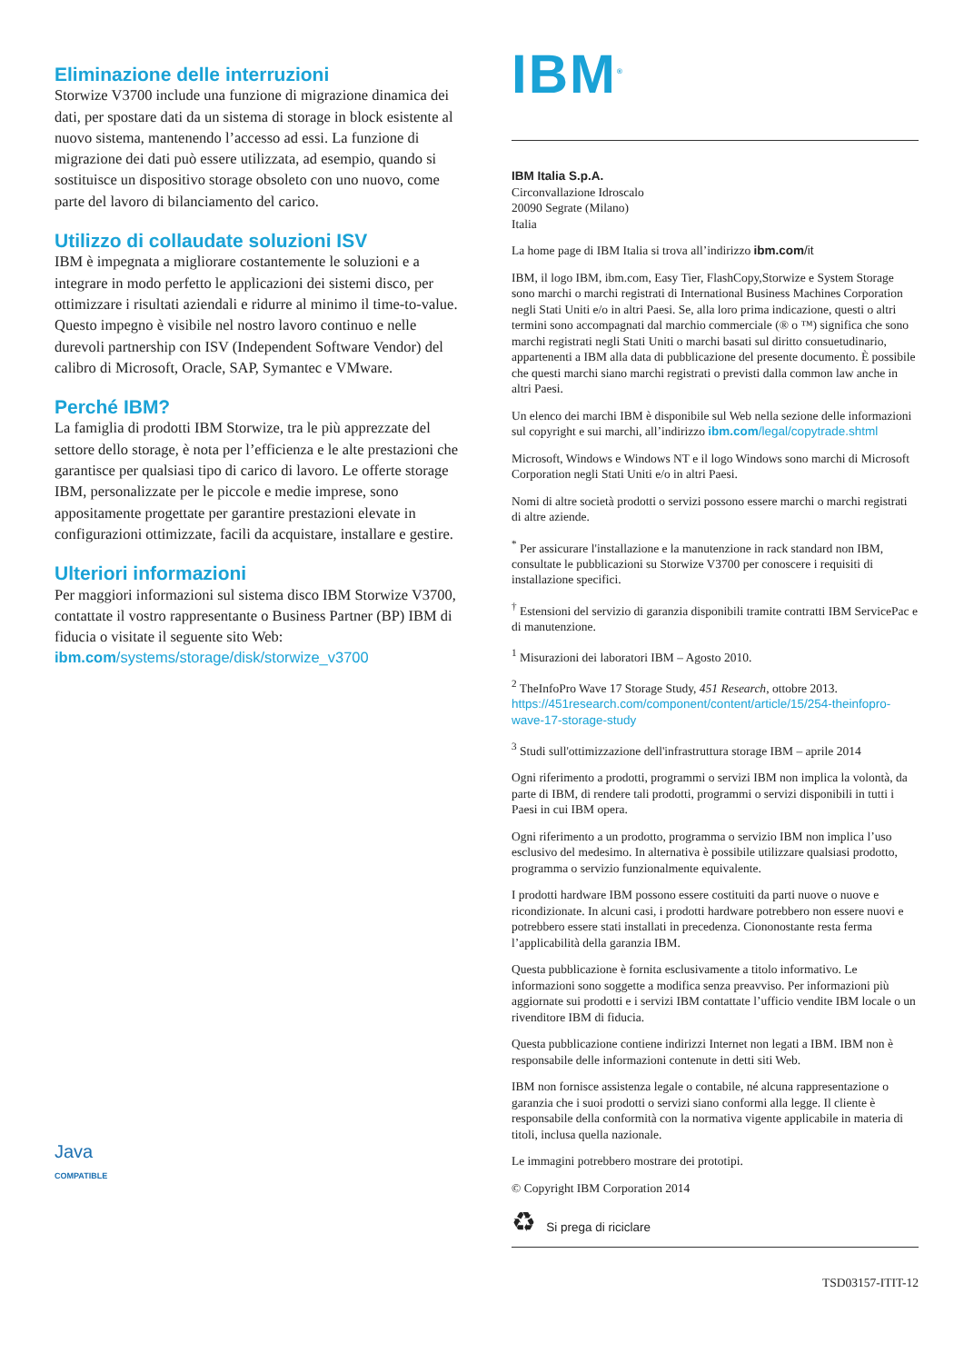Eliminazione delle interruzioni
Storwize V3700 include una funzione di migrazione dinamica dei dati, per spostare dati da un sistema di storage in block esistente al nuovo sistema, mantenendo l’accesso ad essi. La funzione di migrazione dei dati può essere utilizzata, ad esempio, quando si sostituisce un dispositivo storage obsoleto con uno nuovo, come parte del lavoro di bilanciamento del carico.
Utilizzo di collaudate soluzioni ISV
IBM è impegnata a migliorare costantemente le soluzioni e a integrare in modo perfetto le applicazioni dei sistemi disco, per ottimizzare i risultati aziendali e ridurre al minimo il time-to-value. Questo impegno è visibile nel nostro lavoro continuo e nelle durevoli partnership con ISV (Independent Software Vendor) del calibro di Microsoft, Oracle, SAP, Symantec e VMware.
Perché IBM?
La famiglia di prodotti IBM Storwize, tra le più apprezzate del settore dello storage, è nota per l’efficienza e le alte prestazioni che garantisce per qualsiasi tipo di carico di lavoro. Le offerte storage IBM, personalizzate per le piccole e medie imprese, sono appositamente progettate per garantire prestazioni elevate in configurazioni ottimizzate, facili da acquistare, installare e gestire.
Ulteriori informazioni
Per maggiori informazioni sul sistema disco IBM Storwize V3700, contattate il vostro rappresentante o Business Partner (BP) IBM di fiducia o visitate il seguente sito Web:
ibm.com/systems/storage/disk/storwize_v3700
Java
COMPATIBLE
IBM<sup>®</sup>
IBM Italia S.p.A.
Circonvallazione Idroscalo
20090 Segrate (Milano)
Italia
La home page di IBM Italia si trova all’indirizzo ibm.com/it
IBM, il logo IBM, ibm.com, Easy Tier, FlashCopy,Storwize e System Storage sono marchi o marchi registrati di International Business Machines Corporation negli Stati Uniti e/o in altri Paesi. Se, alla loro prima indicazione, questi o altri termini sono accompagnati dal marchio commerciale (® o ™) significa che sono marchi registrati negli Stati Uniti o marchi basati sul diritto consuetudinario, appartenenti a IBM alla data di pubblicazione del presente documento. È possibile che questi marchi siano marchi registrati o previsti dalla common law anche in altri Paesi.
Un elenco dei marchi IBM è disponibile sul Web nella sezione delle informazioni sul copyright e sui marchi, all’indirizzo ibm.com/legal/copytrade.shtml
Microsoft, Windows e Windows NT e il logo Windows sono marchi di Microsoft Corporation negli Stati Uniti e/o in altri Paesi.
Nomi di altre società prodotti o servizi possono essere marchi o marchi registrati di altre aziende.
<sup>*</sup> Per assicurare l'installazione e la manutenzione in rack standard non IBM, consultate le pubblicazioni su Storwize V3700 per conoscere i requisiti di installazione specifici.
<sup>†</sup> Estensioni del servizio di garanzia disponibili tramite contratti IBM ServicePac e di manutenzione.
<sup>1</sup> Misurazioni dei laboratori IBM – Agosto 2010.
<sup>2</sup> TheInfoPro Wave 17 Storage Study, 451 Research, ottobre 2013. https://451research.com/component/content/article/15/254-theinfopro-wave-17-storage-study
<sup>3</sup> Studi sull'ottimizzazione dell'infrastruttura storage IBM – aprile 2014
Ogni riferimento a prodotti, programmi o servizi IBM non implica la volontà, da parte di IBM, di rendere tali prodotti, programmi o servizi disponibili in tutti i Paesi in cui IBM opera.
Ogni riferimento a un prodotto, programma o servizio IBM non implica l’uso esclusivo del medesimo. In alternativa è possibile utilizzare qualsiasi prodotto, programma o servizio funzionalmente equivalente.
I prodotti hardware IBM possono essere costituiti da parti nuove o nuove e ricondizionate. In alcuni casi, i prodotti hardware potrebbero non essere nuovi e potrebbero essere stati installati in precedenza. Ciononostante resta ferma l’applicabilità della garanzia IBM.
Questa pubblicazione è fornita esclusivamente a titolo informativo. Le informazioni sono soggette a modifica senza preavviso. Per informazioni più aggiornate sui prodotti e i servizi IBM contattate l’ufficio vendite IBM locale o un rivenditore IBM di fiducia.
Questa pubblicazione contiene indirizzi Internet non legati a IBM. IBM non è responsabile delle informazioni contenute in detti siti Web.
IBM non fornisce assistenza legale o contabile, né alcuna rappresentazione o garanzia che i suoi prodotti o servizi siano conformi alla legge. Il cliente è responsabile della conformità con la normativa vigente applicabile in materia di titoli, inclusa quella nazionale.
Le immagini potrebbero mostrare dei prototipi.
© Copyright IBM Corporation 2014
♻ Si prega di riciclare
TSD03157-ITIT-12